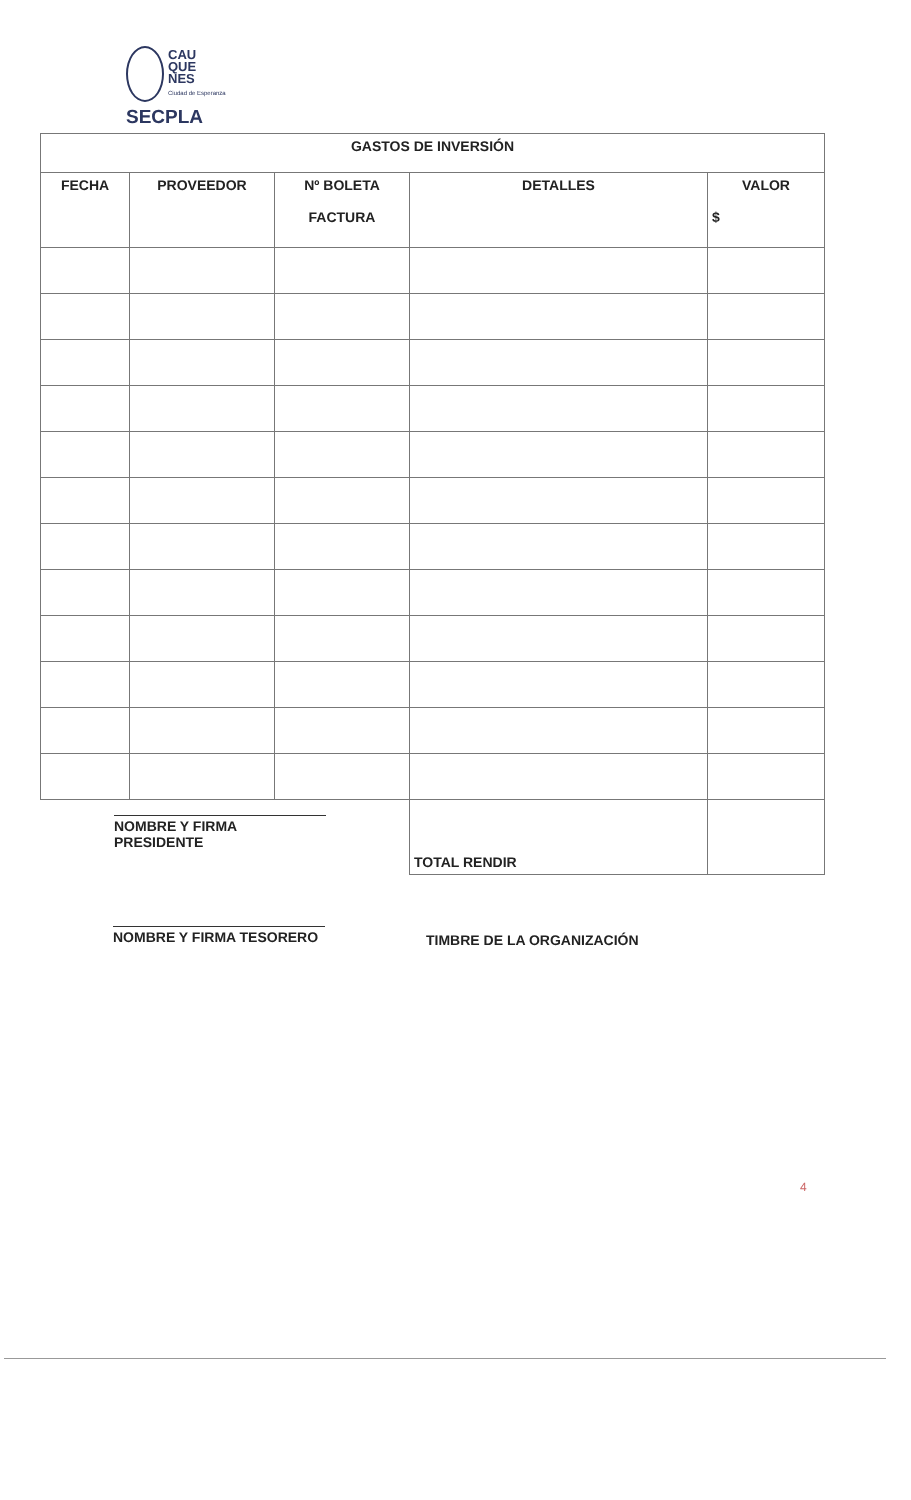CAU
QUE
NES
Ciudad de Esperanza
SECPLA
| GASTOS DE INVERSIÓN | | | | |
| --- | --- | --- | --- | --- |
| FECHA | PROVEEDOR | Nº BOLETA FACTURA | DETALLES | VALOR $ |
| | | | TOTAL RENDIR | |
NOMBRE Y FIRMA PRESIDENTE
NOMBRE Y FIRMA TESORERO TIMBRE DE LA ORGANIZACIÓN
4